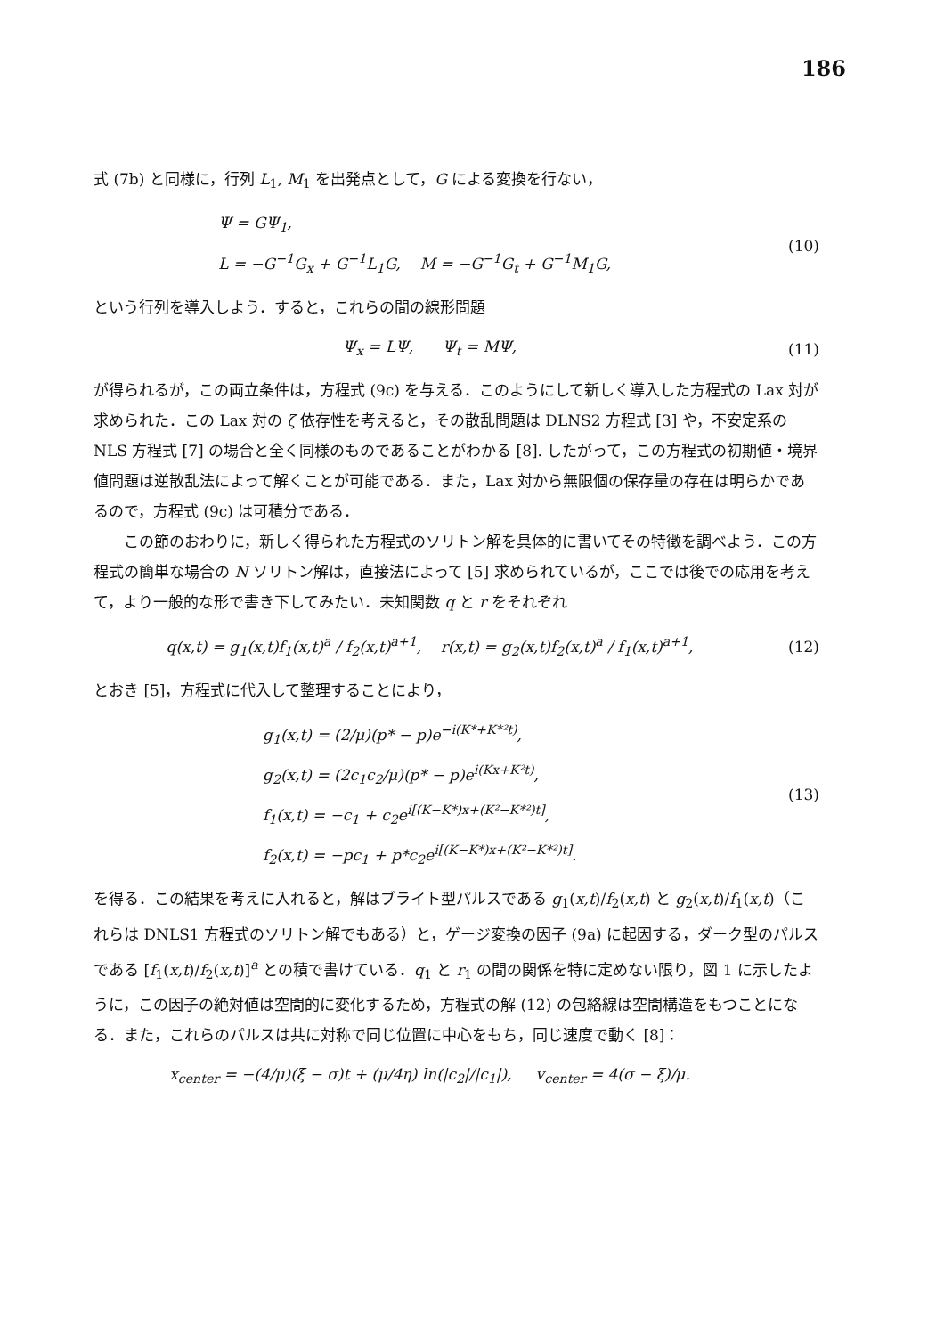186
式 (7b) と同様に，行列 L<sub>1</sub>, M<sub>1</sub> を出発点として，G による変換を行ない，
Ψ = GΨ<sub>1</sub>,
L = −G<sup>−1</sup>G<sub>x</sub> + G<sup>−1</sup>L<sub>1</sub>G, M = −G<sup>−1</sup>G<sub>t</sub> + G<sup>−1</sup>M<sub>1</sub>G,
(10)
という行列を導入しよう．すると，これらの間の線形問題
Ψ<sub>x</sub> = LΨ, Ψ<sub>t</sub> = MΨ, (11)
が得られるが，この両立条件は，方程式 (9c) を与える．このようにして新しく導入した方程式の Lax 対が求められた．この Lax 対の ζ 依存性を考えると，その散乱問題は DLNS2 方程式 [3] や，不安定系の NLS 方程式 [7] の場合と全く同様のものであることがわかる [8]. したがって，この方程式の初期値・境界値問題は逆散乱法によって解くことが可能である．また，Lax 対から無限個の保存量の存在は明らかであるので，方程式 (9c) は可積分である．
この節のおわりに，新しく得られた方程式のソリトン解を具体的に書いてその特徴を調べよう．この方程式の簡単な場合の N ソリトン解は，直接法によって [5] 求められているが，ここでは後での応用を考えて，より一般的な形で書き下してみたい．未知関数 q と r をそれぞれ
q(x,t) = g<sub>1</sub>(x,t)f<sub>1</sub>(x,t)<sup>a</sup> / f<sub>2</sub>(x,t)<sup>a+1</sup>, r(x,t) = g<sub>2</sub>(x,t)f<sub>2</sub>(x,t)<sup>a</sup> / f<sub>1</sub>(x,t)<sup>a+1</sup>,
(12)
とおき [5]，方程式に代入して整理することにより，
g<sub>1</sub>(x,t) = (2/μ)(p* − p)e<sup>−i(K*+K*²t)</sup>,
g<sub>2</sub>(x,t) = (2c<sub>1</sub>c<sub>2</sub>/μ)(p* − p)e<sup>i(Kx+K²t)</sup>,
f<sub>1</sub>(x,t) = −c<sub>1</sub> + c<sub>2</sub>e<sup>i[(K−K*)x+(K²−K*²)t]</sup>,
f<sub>2</sub>(x,t) = −pc<sub>1</sub> + p*c<sub>2</sub>e<sup>i[(K−K*)x+(K²−K*²)t]</sup>.
(13)
を得る．この結果を考えに入れると，解はブライト型パルスである g<sub>1</sub>(x,t)/f<sub>2</sub>(x,t) と g<sub>2</sub>(x,t)/f<sub>1</sub>(x,t)（これらは DNLS1 方程式のソリトン解でもある）と，ゲージ変換の因子 (9a) に起因する，ダーク型のパルスである [f<sub>1</sub>(x,t)/f<sub>2</sub>(x,t)]<sup>a</sup> との積で書けている．q<sub>1</sub> と r<sub>1</sub> の間の関係を特に定めない限り，図 1 に示したように，この因子の絶対値は空間的に変化するため，方程式の解 (12) の包絡線は空間構造をもつことになる．また，これらのパルスは共に対称で同じ位置に中心をもち，同じ速度で動く [8]：
x<sub>center</sub> = −(4/μ)(ξ − σ)t + (μ/4η) ln(|c<sub>2</sub>|/|c<sub>1</sub>|), v<sub>center</sub> = 4(σ − ξ)/μ.